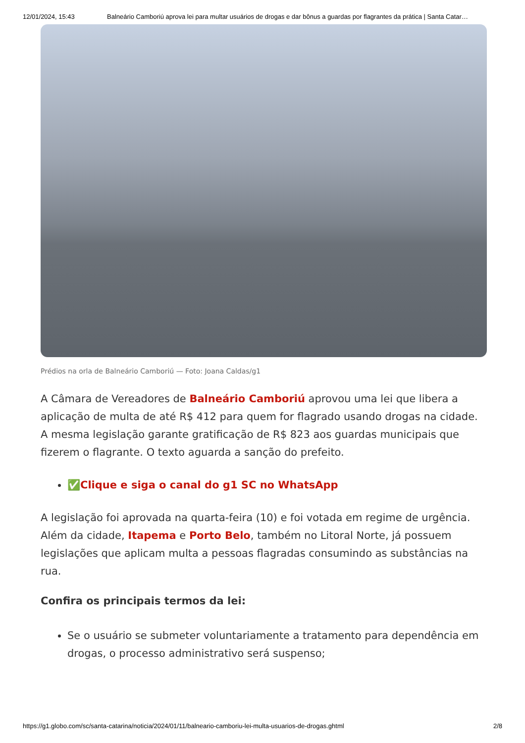12/01/2024, 15:43 Balneário Camboriú aprova lei para multar usuários de drogas e dar bônus a guardas por flagrantes da prática | Santa Catar…
Prédios na orla de Balneário Camboriú — Foto: Joana Caldas/g1
A Câmara de Vereadores de Balneário Camboriú aprovou uma lei que libera a aplicação de multa de até R$ 412 para quem for flagrado usando drogas na cidade. A mesma legislação garante gratificação de R$ 823 aos guardas municipais que fizerem o flagrante. O texto aguarda a sanção do prefeito.
✅Clique e siga o canal do g1 SC no WhatsApp
A legislação foi aprovada na quarta-feira (10) e foi votada em regime de urgência. Além da cidade, Itapema e Porto Belo, também no Litoral Norte, já possuem legislações que aplicam multa a pessoas flagradas consumindo as substâncias na rua.
Confira os principais termos da lei:
Se o usuário se submeter voluntariamente a tratamento para dependência em drogas, o processo administrativo será suspenso;
https://g1.globo.com/sc/santa-catarina/noticia/2024/01/11/balneario-camboriu-lei-multa-usuarios-de-drogas.ghtml 2/8